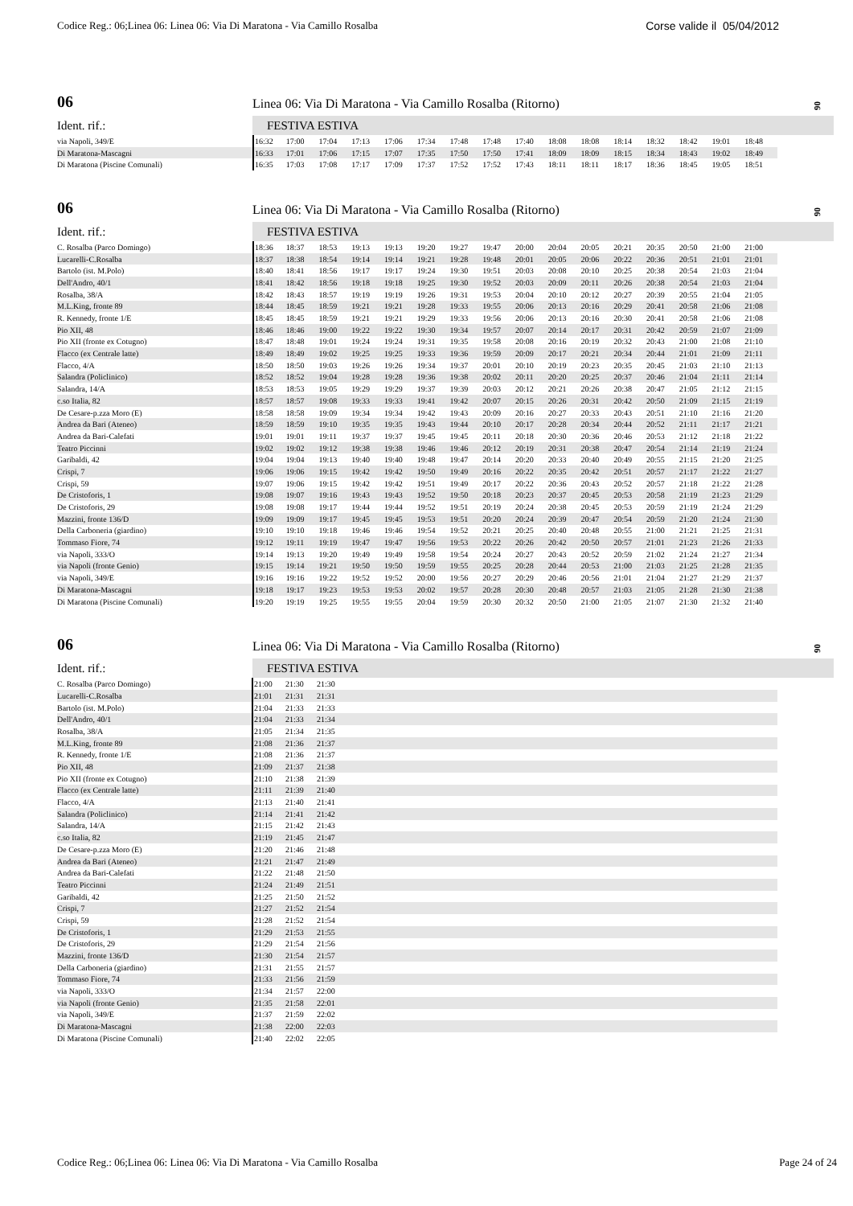Codice Reg.: 06;Linea 06: Linea 06: Via Di Maratona - Via Camillo Rosalba Corse valide il 05/04/2012
06 Linea 06: Via Di Maratona - Via Camillo Rosalba (Ritorno)
06
Ident. rif.: FESTIVA ESTIVA
| via Napoli, 349/E | 16:32 | 17:00 | 17:04 | 17:13 | 17:06 | 17:34 | 17:48 | 17:48 | 17:40 | 18:08 | 18:08 | 18:14 | 18:32 | 18:42 | 19:01 | 18:48 |
| Di Maratona-Mascagni | 16:33 | 17:01 | 17:06 | 17:15 | 17:07 | 17:35 | 17:50 | 17:50 | 17:41 | 18:09 | 18:09 | 18:15 | 18:34 | 18:43 | 19:02 | 18:49 |
| Di Maratona (Piscine Comunali) | 16:35 | 17:03 | 17:08 | 17:17 | 17:09 | 17:37 | 17:52 | 17:52 | 17:43 | 18:11 | 18:11 | 18:17 | 18:36 | 18:45 | 19:05 | 18:51 |
06 Linea 06: Via Di Maratona - Via Camillo Rosalba (Ritorno)
06
Ident. rif.: FESTIVA ESTIVA
| C. Rosalba (Parco Domingo) | 18:36 | 18:37 | 18:53 | 19:13 | 19:13 | 19:20 | 19:27 | 19:47 | 20:00 | 20:04 | 20:05 | 20:21 | 20:35 | 20:50 | 21:00 | 21:00 |
| Lucarelli-C.Rosalba | 18:37 | 18:38 | 18:54 | 19:14 | 19:14 | 19:21 | 19:28 | 19:48 | 20:01 | 20:05 | 20:06 | 20:22 | 20:36 | 20:51 | 21:01 | 21:01 |
| Bartolo (ist. M.Polo) | 18:40 | 18:41 | 18:56 | 19:17 | 19:17 | 19:24 | 19:30 | 19:51 | 20:03 | 20:08 | 20:10 | 20:25 | 20:38 | 20:54 | 21:03 | 21:04 |
| Dell'Andro, 40/1 | 18:41 | 18:42 | 18:56 | 19:18 | 19:18 | 19:25 | 19:30 | 19:52 | 20:03 | 20:09 | 20:11 | 20:26 | 20:38 | 20:54 | 21:03 | 21:04 |
| Rosalba, 38/A | 18:42 | 18:43 | 18:57 | 19:19 | 19:19 | 19:26 | 19:31 | 19:53 | 20:04 | 20:10 | 20:12 | 20:27 | 20:39 | 20:55 | 21:04 | 21:05 |
| M.L.King, fronte 89 | 18:44 | 18:45 | 18:59 | 19:21 | 19:21 | 19:28 | 19:33 | 19:55 | 20:06 | 20:13 | 20:16 | 20:29 | 20:41 | 20:58 | 21:06 | 21:08 |
| R. Kennedy, fronte 1/E | 18:45 | 18:45 | 18:59 | 19:21 | 19:21 | 19:29 | 19:33 | 19:56 | 20:06 | 20:13 | 20:16 | 20:30 | 20:41 | 20:58 | 21:06 | 21:08 |
| Pio XII, 48 | 18:46 | 18:46 | 19:00 | 19:22 | 19:22 | 19:30 | 19:34 | 19:57 | 20:07 | 20:14 | 20:17 | 20:31 | 20:42 | 20:59 | 21:07 | 21:09 |
| Pio XII (fronte ex Cotugno) | 18:47 | 18:48 | 19:01 | 19:24 | 19:24 | 19:31 | 19:35 | 19:58 | 20:08 | 20:16 | 20:19 | 20:32 | 20:43 | 21:00 | 21:08 | 21:10 |
| Flacco (ex Centrale latte) | 18:49 | 18:49 | 19:02 | 19:25 | 19:25 | 19:33 | 19:36 | 19:59 | 20:09 | 20:17 | 20:21 | 20:34 | 20:44 | 21:01 | 21:09 | 21:11 |
| Flacco, 4/A | 18:50 | 18:50 | 19:03 | 19:26 | 19:26 | 19:34 | 19:37 | 20:01 | 20:10 | 20:19 | 20:23 | 20:35 | 20:45 | 21:03 | 21:10 | 21:13 |
| Salandra (Policlinico) | 18:52 | 18:52 | 19:04 | 19:28 | 19:28 | 19:36 | 19:38 | 20:02 | 20:11 | 20:20 | 20:25 | 20:37 | 20:46 | 21:04 | 21:11 | 21:14 |
| Salandra, 14/A | 18:53 | 18:53 | 19:05 | 19:29 | 19:29 | 19:37 | 19:39 | 20:03 | 20:12 | 20:21 | 20:26 | 20:38 | 20:47 | 21:05 | 21:12 | 21:15 |
| c.so Italia, 82 | 18:57 | 18:57 | 19:08 | 19:33 | 19:33 | 19:41 | 19:42 | 20:07 | 20:15 | 20:26 | 20:31 | 20:42 | 20:50 | 21:09 | 21:15 | 21:19 |
| De Cesare-p.zza Moro (E) | 18:58 | 18:58 | 19:09 | 19:34 | 19:34 | 19:42 | 19:43 | 20:09 | 20:16 | 20:27 | 20:33 | 20:43 | 20:51 | 21:10 | 21:16 | 21:20 |
| Andrea da Bari (Ateneo) | 18:59 | 18:59 | 19:10 | 19:35 | 19:35 | 19:43 | 19:44 | 20:10 | 20:17 | 20:28 | 20:34 | 20:44 | 20:52 | 21:11 | 21:17 | 21:21 |
| Andrea da Bari-Calefati | 19:01 | 19:01 | 19:11 | 19:37 | 19:37 | 19:45 | 19:45 | 20:11 | 20:18 | 20:30 | 20:36 | 20:46 | 20:53 | 21:12 | 21:18 | 21:22 |
| Teatro Piccinni | 19:02 | 19:02 | 19:12 | 19:38 | 19:38 | 19:46 | 19:46 | 20:12 | 20:19 | 20:31 | 20:38 | 20:47 | 20:54 | 21:14 | 21:19 | 21:24 |
| Garibaldi, 42 | 19:04 | 19:04 | 19:13 | 19:40 | 19:40 | 19:48 | 19:47 | 20:14 | 20:20 | 20:33 | 20:40 | 20:49 | 20:55 | 21:15 | 21:20 | 21:25 |
| Crispi, 7 | 19:06 | 19:06 | 19:15 | 19:42 | 19:42 | 19:50 | 19:49 | 20:16 | 20:22 | 20:35 | 20:42 | 20:51 | 20:57 | 21:17 | 21:22 | 21:27 |
| Crispi, 59 | 19:07 | 19:06 | 19:15 | 19:42 | 19:42 | 19:51 | 19:49 | 20:17 | 20:22 | 20:36 | 20:43 | 20:52 | 20:57 | 21:18 | 21:22 | 21:28 |
| De Cristoforis, 1 | 19:08 | 19:07 | 19:16 | 19:43 | 19:43 | 19:52 | 19:50 | 20:18 | 20:23 | 20:37 | 20:45 | 20:53 | 20:58 | 21:19 | 21:23 | 21:29 |
| De Cristoforis, 29 | 19:08 | 19:08 | 19:17 | 19:44 | 19:44 | 19:52 | 19:51 | 20:19 | 20:24 | 20:38 | 20:45 | 20:53 | 20:59 | 21:19 | 21:24 | 21:29 |
| Mazzini, fronte 136/D | 19:09 | 19:09 | 19:17 | 19:45 | 19:45 | 19:53 | 19:51 | 20:20 | 20:24 | 20:39 | 20:47 | 20:54 | 20:59 | 21:20 | 21:24 | 21:30 |
| Della Carboneria (giardino) | 19:10 | 19:10 | 19:18 | 19:46 | 19:46 | 19:54 | 19:52 | 20:21 | 20:25 | 20:40 | 20:48 | 20:55 | 21:00 | 21:21 | 21:25 | 21:31 |
| Tommaso Fiore, 74 | 19:12 | 19:11 | 19:19 | 19:47 | 19:47 | 19:56 | 19:53 | 20:22 | 20:26 | 20:42 | 20:50 | 20:57 | 21:01 | 21:23 | 21:26 | 21:33 |
| via Napoli, 333/O | 19:14 | 19:13 | 19:20 | 19:49 | 19:49 | 19:58 | 19:54 | 20:24 | 20:27 | 20:43 | 20:52 | 20:59 | 21:02 | 21:24 | 21:27 | 21:34 |
| via Napoli (fronte Genio) | 19:15 | 19:14 | 19:21 | 19:50 | 19:50 | 19:59 | 19:55 | 20:25 | 20:28 | 20:44 | 20:53 | 21:00 | 21:03 | 21:25 | 21:28 | 21:35 |
| via Napoli, 349/E | 19:16 | 19:16 | 19:22 | 19:52 | 19:52 | 20:00 | 19:56 | 20:27 | 20:29 | 20:46 | 20:56 | 21:01 | 21:04 | 21:27 | 21:29 | 21:37 |
| Di Maratona-Mascagni | 19:18 | 19:17 | 19:23 | 19:53 | 19:53 | 20:02 | 19:57 | 20:28 | 20:30 | 20:48 | 20:57 | 21:03 | 21:05 | 21:28 | 21:30 | 21:38 |
| Di Maratona (Piscine Comunali) | 19:20 | 19:19 | 19:25 | 19:55 | 19:55 | 20:04 | 19:59 | 20:30 | 20:32 | 20:50 | 21:00 | 21:05 | 21:07 | 21:30 | 21:32 | 21:40 |
06 Linea 06: Via Di Maratona - Via Camillo Rosalba (Ritorno)
06
Ident. rif.: FESTIVA ESTIVA
| C. Rosalba (Parco Domingo) | 21:00 | 21:30 | 21:30 | |
| Lucarelli-C.Rosalba | 21:01 | 21:31 | 21:31 | |
| Bartolo (ist. M.Polo) | 21:04 | 21:33 | 21:33 | |
| Dell'Andro, 40/1 | 21:04 | 21:33 | 21:34 | |
| Rosalba, 38/A | 21:05 | 21:34 | 21:35 | |
| M.L.King, fronte 89 | 21:08 | 21:36 | 21:37 | |
| R. Kennedy, fronte 1/E | 21:08 | 21:36 | 21:37 | |
| Pio XII, 48 | 21:09 | 21:37 | 21:38 | |
| Pio XII (fronte ex Cotugno) | 21:10 | 21:38 | 21:39 | |
| Flacco (ex Centrale latte) | 21:11 | 21:39 | 21:40 | |
| Flacco, 4/A | 21:13 | 21:40 | 21:41 | |
| Salandra (Policlinico) | 21:14 | 21:41 | 21:42 | |
| Salandra, 14/A | 21:15 | 21:42 | 21:43 | |
| c.so Italia, 82 | 21:19 | 21:45 | 21:47 | |
| De Cesare-p.zza Moro (E) | 21:20 | 21:46 | 21:48 | |
| Andrea da Bari (Ateneo) | 21:21 | 21:47 | 21:49 | |
| Andrea da Bari-Calefati | 21:22 | 21:48 | 21:50 | |
| Teatro Piccinni | 21:24 | 21:49 | 21:51 | |
| Garibaldi, 42 | 21:25 | 21:50 | 21:52 | |
| Crispi, 7 | 21:27 | 21:52 | 21:54 | |
| Crispi, 59 | 21:28 | 21:52 | 21:54 | |
| De Cristoforis, 1 | 21:29 | 21:53 | 21:55 | |
| De Cristoforis, 29 | 21:29 | 21:54 | 21:56 | |
| Mazzini, fronte 136/D | 21:30 | 21:54 | 21:57 | |
| Della Carboneria (giardino) | 21:31 | 21:55 | 21:57 | |
| Tommaso Fiore, 74 | 21:33 | 21:56 | 21:59 | |
| via Napoli, 333/O | 21:34 | 21:57 | 22:00 | |
| via Napoli (fronte Genio) | 21:35 | 21:58 | 22:01 | |
| via Napoli, 349/E | 21:37 | 21:59 | 22:02 | |
| Di Maratona-Mascagni | 21:38 | 22:00 | 22:03 | |
| Di Maratona (Piscine Comunali) | 21:40 | 22:02 | 22:05 | |
Codice Reg.: 06;Linea 06: Linea 06: Via Di Maratona - Via Camillo Rosalba Page 24 of 24